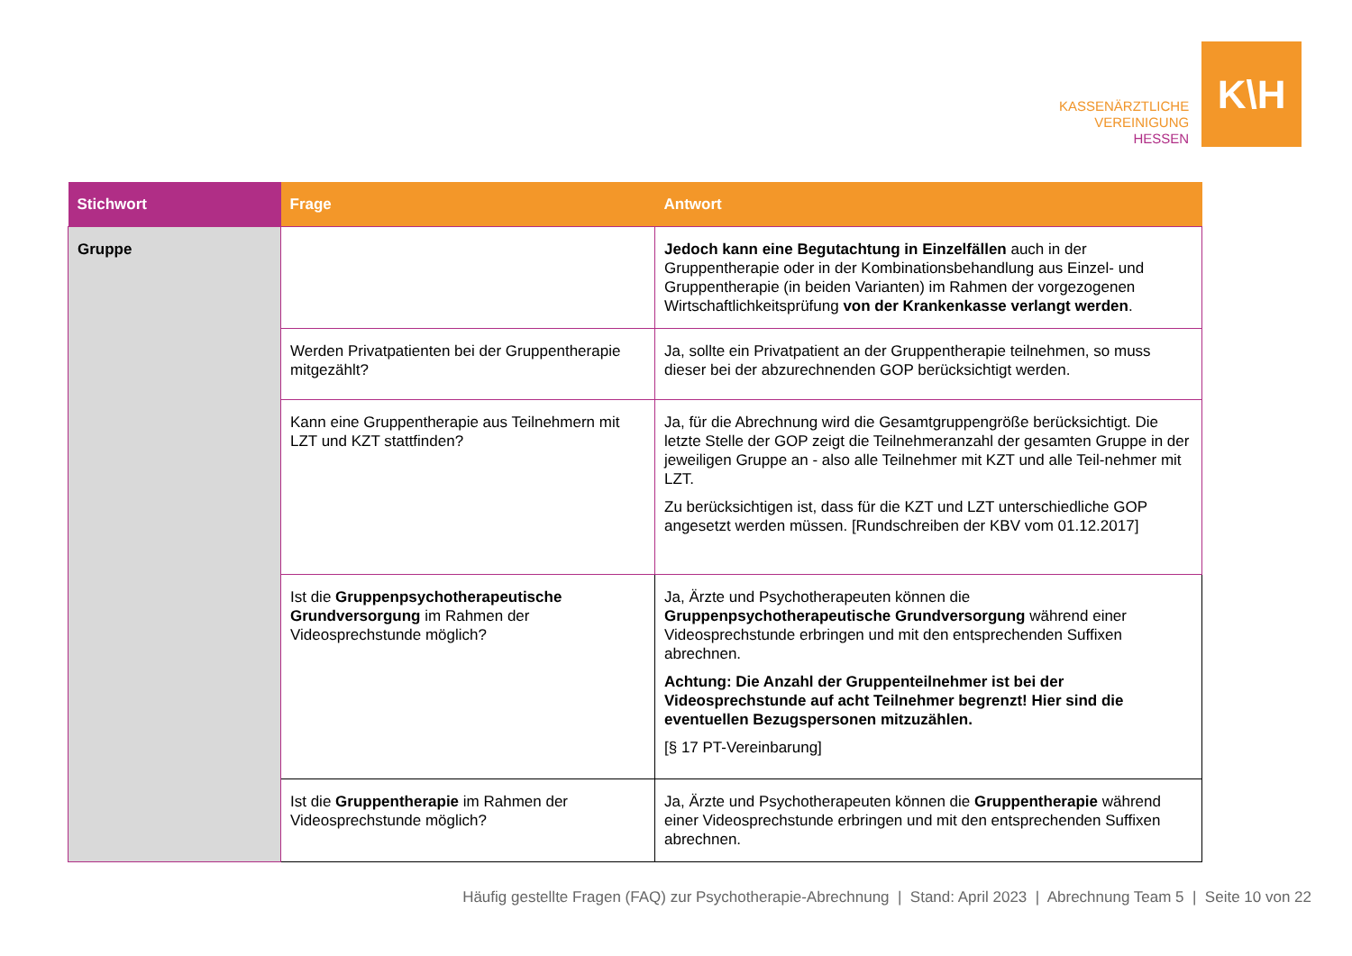KASSENÄRZTLICHE
VEREINIGUNG
HESSEN
K\H
| Stichwort | Frage | Antwort |
| --- | --- | --- |
| Gruppe | | Jedoch kann eine Begutachtung in Einzelfällen auch in der Gruppentherapie oder in der Kombinationsbehandlung aus Einzel- und Gruppentherapie (in beiden Varianten) im Rahmen der vorgezogenen Wirtschaftlichkeitsprüfung von der Krankenkasse verlangt werden . |
| | Werden Privatpatienten bei der Gruppentherapie mitgezählt? | Ja, sollte ein Privatpatient an der Gruppentherapie teilnehmen, so muss dieser bei der abzurechnenden GOP berücksichtigt werden. |
| | Kann eine Gruppentherapie aus Teilnehmern mit LZT und KZT stattfinden? | Ja, für die Abrechnung wird die Gesamtgruppengröße berücksichtigt. Die letzte Stelle der GOP zeigt die Teilnehmeranzahl der gesamten Gruppe in der jeweiligen Gruppe an - also alle Teilnehmer mit KZT und alle Teil-nehmer mit LZT. Zu berücksichtigen ist, dass für die KZT und LZT unterschiedliche GOP angesetzt werden müssen. [Rundschreiben der KBV vom 01.12.2017] |
| | Ist die Gruppenpsychotherapeutische Grundversorgung im Rahmen der Videosprechstunde möglich? | Ja, Ärzte und Psychotherapeuten können die Gruppenpsychotherapeutische Grundversorgung während einer Videosprechstunde erbringen und mit den entsprechenden Suffixen abrechnen. Achtung: Die Anzahl der Gruppenteilnehmer ist bei der Videosprechstunde auf acht Teilnehmer begrenzt! Hier sind die eventuellen Bezugspersonen mitzuzählen. [§ 17 PT-Vereinbarung] |
| | Ist die Gruppentherapie im Rahmen der Videosprechstunde möglich? | Ja, Ärzte und Psychotherapeuten können die Gruppentherapie während einer Videosprechstunde erbringen und mit den entsprechenden Suffixen abrechnen. |
Häufig gestellte Fragen (FAQ) zur Psychotherapie-Abrechnung | Stand: April 2023 | Abrechnung Team 5 | Seite 10 von 22